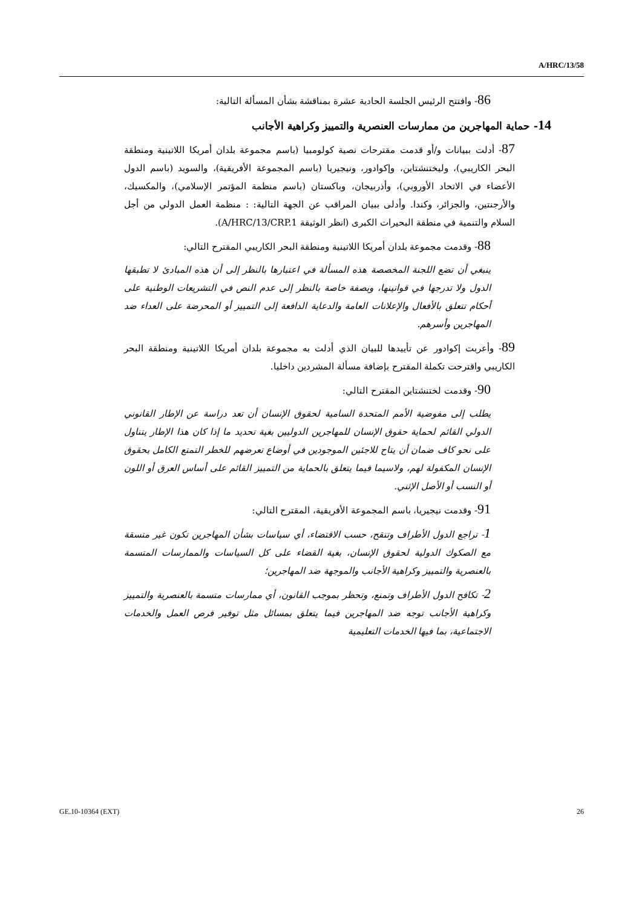A/HRC/13/58
86- وافتتح الرئيس الجلسة الحادية عشرة بمناقشة بشأن المسألة التالية:
14- حماية المهاجرين من ممارسات العنصرية والتمييز وكراهية الأجانب
87- أدلت ببيانات و/أو قدمت مقترحات نصية كولومبيا (باسم مجموعة بلدان أمريكا اللاتينية ومنطقة البحر الكاريبي)، وليختنشتاين، وإكوادور، ونيجيريا (باسم المجموعة الأفريقية)، والسويد (باسم الدول الأعضاء في الاتحاد الأوروبي)، وأذربيجان، وباكستان (باسم منظمة المؤتمر الإسلامي)، والمكسيك، والأرجنتين، والجزائر، وكندا. وأدلى ببيان المراقب عن الجهة التالية: : منظمة العمل الدولي من أجل السلام والتنمية في منطقة البحيرات الكبرى (انظر الوثيقة A/HRC/13/CRP.1).
88- وقدمت مجموعة بلدان أمريكا اللاتينية ومنطقة البحر الكاريبي المقترح التالي:
ينبغي أن تضع اللجنة المخصصة هذه المسألة في اعتبارها بالنظر إلى أن هذه المبادئ لا تطبقها الدول ولا تدرجها في قوانينها، وبصفة خاصة بالنظر إلى عدم النص في التشريعات الوطنية على أحكام تتعلق بالأفعال والإعلانات العامة والدعاية الدافعة إلى التمييز أو المحرضة على العداء ضد المهاجرين وأسرهم.
89- وأعربت إكوادور عن تأييدها للبيان الذي أدلت به مجموعة بلدان أمريكا اللاتينية ومنطقة البحر الكاريبي واقترحت تكملة المقترح بإضافة مسألة المشردين داخليا.
90- وقدمت لختنشتاين المقترح التالي:
يطلب إلى مفوضية الأمم المتحدة السامية لحقوق الإنسان أن تعد دراسة عن الإطار القانوني الدولي القائم لحماية حقوق الإنسان للمهاجرين الدوليين بغية تحديد ما إذا كان هذا الإطار يتناول على نحو كاف ضمان أن يتاح للاجئين الموجودين في أوضاع تعرضهم للخطر التمتع الكامل بحقوق الإنسان المكفولة لهم، ولاسيما فيما يتعلق بالحماية من التمييز القائم على أساس العرق أو اللون أو النسب أو الأصل الإثني.
91- وقدمت نيجيريا، باسم المجموعة الأفريقية، المقترح التالي:
1- تراجع الدول الأطراف وتنقح، حسب الاقتضاء، أي سياسات بشأن المهاجرين تكون غير متسقة مع الصكوك الدولية لحقوق الإنسان، بغية القضاء على كل السياسات والممارسات المتسمة بالعنصرية والتمييز وكراهية الأجانب والموجهة ضد المهاجرين؛
2- تكافح الدول الأطراف وتمنع، وتحظر بموجب القانون، أي ممارسات متسمة بالعنصرية والتمييز وكراهية الأجانب توجه ضد المهاجرين فيما يتعلق بمسائل مثل توفير فرص العمل والخدمات الاجتماعية، بما فيها الخدمات التعليمية
GE.10-10364 (EXT) 26